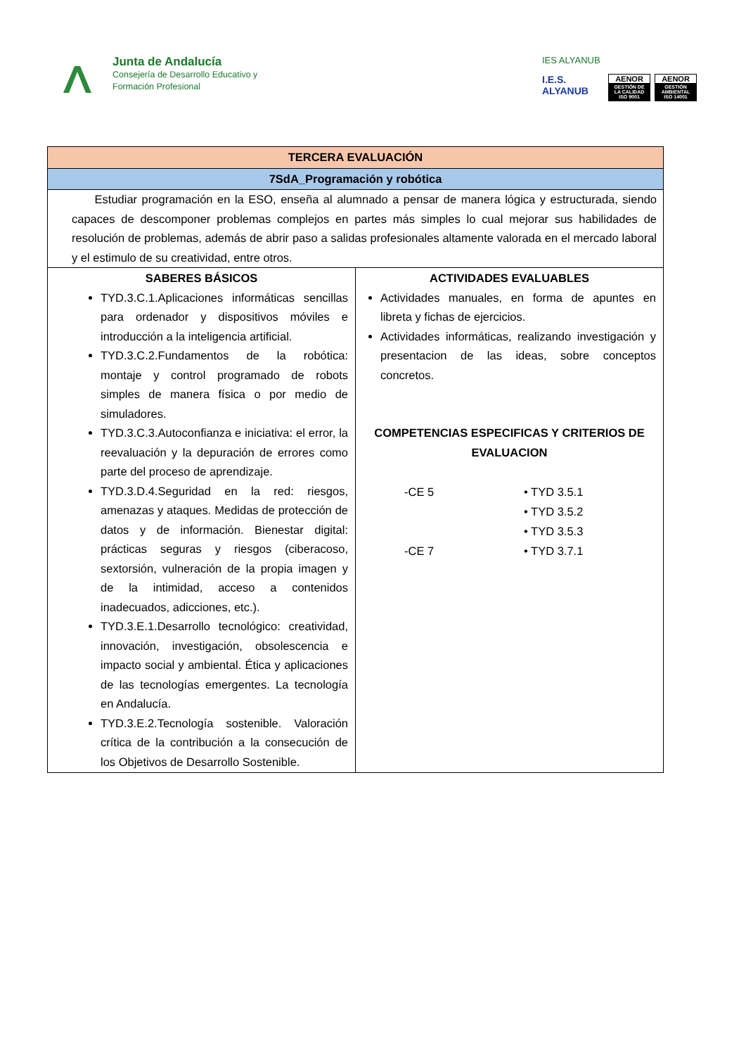Junta de Andalucía
Consejería de Desarrollo Educativo y
Formación Profesional
IES ALYANUB
I.E.S.
ALYANUB
AENOR
GESTIÓN DE LA CALIDAD ISO 9001
AENOR
GESTIÓN AMBIENTAL ISO 14001
| TERCERA EVALUACIÓN | |
| 7SdA_Programación y robótica | |
| Estudiar programación en la ESO, enseña al alumnado a pensar de manera lógica y estructurada, siendo capaces de descomponer problemas complejos en partes más simples lo cual mejorar sus habilidades de resolución de problemas, además de abrir paso a salidas profesionales altamente valorada en el mercado laboral y el estimulo de su creatividad, entre otros. | |
| SABERES BÁSICOS TYD.3.C.1.Aplicaciones informáticas sencillas para ordenador y dispositivos móviles e introducción a la inteligencia artificial. TYD.3.C.2.Fundamentos de la robótica: montaje y control programado de robots simples de manera física o por medio de simuladores. TYD.3.C.3.Autoconfianza e iniciativa: el error, la reevaluación y la depuración de errores como parte del proceso de aprendizaje. TYD.3.D.4.Seguridad en la red: riesgos, amenazas y ataques. Medidas de protección de datos y de información. Bienestar digital: prácticas seguras y riesgos (ciberacoso, sextorsión, vulneración de la propia imagen y de la intimidad, acceso a contenidos inadecuados, adicciones, etc.). TYD.3.E.1.Desarrollo tecnológico: creatividad, innovación, investigación, obsolescencia e impacto social y ambiental. Ética y aplicaciones de las tecnologías emergentes. La tecnología en Andalucía. TYD.3.E.2.Tecnología sostenible. Valoración crítica de la contribución a la consecución de los Objetivos de Desarrollo Sostenible. | ACTIVIDADES EVALUABLES Actividades manuales, en forma de apuntes en libreta y fichas de ejercicios. Actividades informáticas, realizando investigación y presentacion de las ideas, sobre conceptos concretos. COMPETENCIAS ESPECIFICAS Y CRITERIOS DE EVALUACION -CE 5 • TYD 3.5.1 • TYD 3.5.2 • TYD 3.5.3 -CE 7 • TYD 3.7.1 |